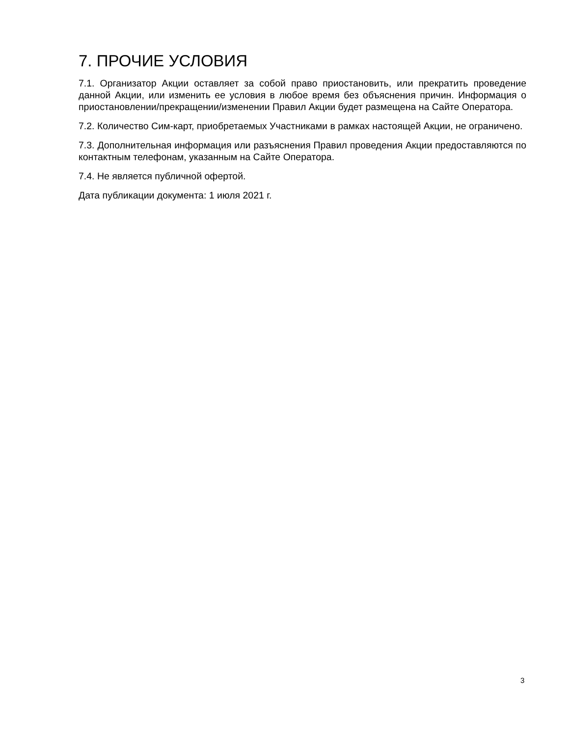7. ПРОЧИЕ УСЛОВИЯ
7.1. Организатор Акции оставляет за собой право приостановить, или прекратить проведение данной Акции, или изменить ее условия в любое время без объяснения причин. Информация о приостановлении/прекращении/изменении Правил Акции будет размещена на Сайте Оператора.
7.2. Количество Сим-карт, приобретаемых Участниками в рамках настоящей Акции, не ограничено.
7.3. Дополнительная информация или разъяснения Правил проведения Акции предоставляются по контактным телефонам, указанным на Сайте Оператора.
7.4. Не является публичной офертой.
Дата публикации документа: 1 июля 2021 г.
3